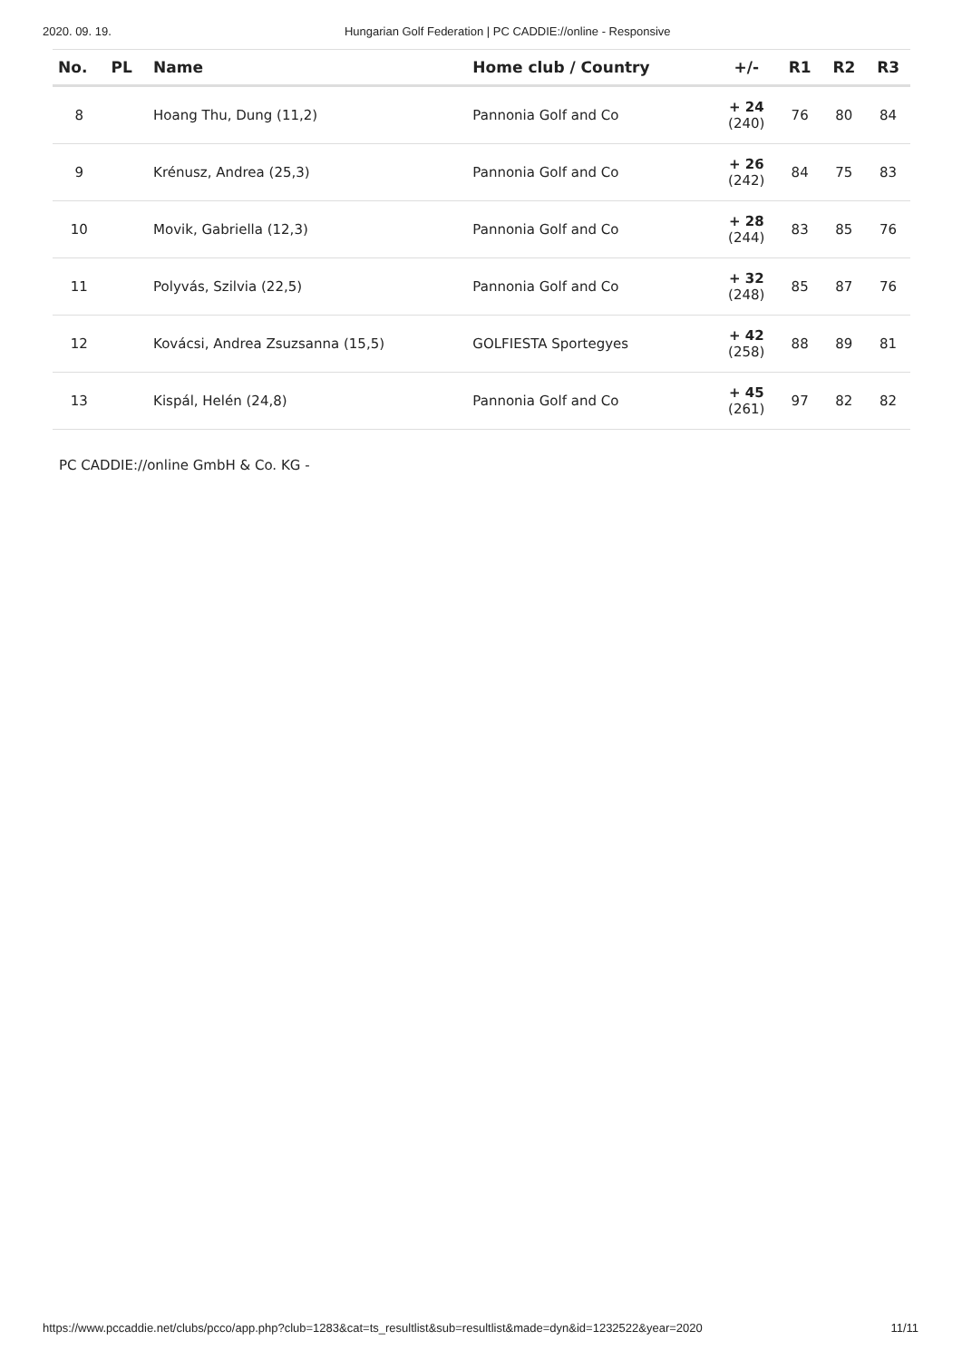2020. 09. 19. Hungarian Golf Federation | PC CADDIE://online - Responsive
| No. | PL | Name | Home club / Country | +/- | R1 | R2 | R3 |
| --- | --- | --- | --- | --- | --- | --- | --- |
| 8 | | Hoang Thu, Dung (11,2) | Pannonia Golf and Co | + 24 (240) | 76 | 80 | 84 |
| 9 | | Krénusz, Andrea (25,3) | Pannonia Golf and Co | + 26 (242) | 84 | 75 | 83 |
| 10 | | Movik, Gabriella (12,3) | Pannonia Golf and Co | + 28 (244) | 83 | 85 | 76 |
| 11 | | Polyvás, Szilvia (22,5) | Pannonia Golf and Co | + 32 (248) | 85 | 87 | 76 |
| 12 | | Kovácsi, Andrea Zsuzsanna (15,5) | GOLFIESTA Sportegyes | + 42 (258) | 88 | 89 | 81 |
| 13 | | Kispál, Helén (24,8) | Pannonia Golf and Co | + 45 (261) | 97 | 82 | 82 |
PC CADDIE://online GmbH & Co. KG -
https://www.pccaddie.net/clubs/pcco/app.php?club=1283&cat=ts_resultlist&sub=resultlist&made=dyn&id=1232522&year=2020 11/11